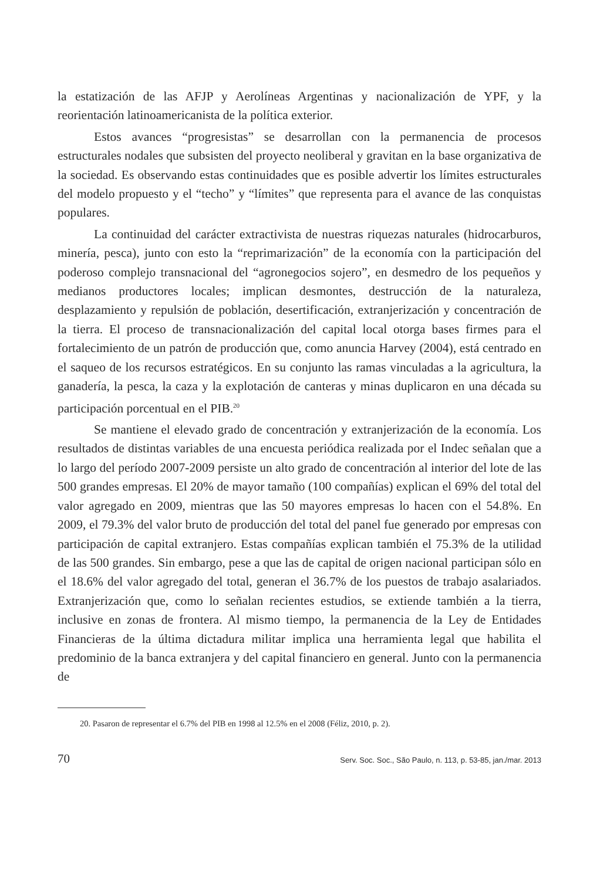la estatización de las AFJP y Aerolíneas Argentinas y nacionalización de YPF, y la reorientación latinoamericanista de la política exterior.
Estos avances “progresistas” se desarrollan con la permanencia de procesos estructurales nodales que subsisten del proyecto neoliberal y gravitan en la base organizativa de la sociedad. Es observando estas continuidades que es posible advertir los límites estructurales del modelo propuesto y el “techo” y “límites” que representa para el avance de las conquistas populares.
La continuidad del carácter extractivista de nuestras riquezas naturales (hidrocarburos, minería, pesca), junto con esto la “reprimarización” de la economía con la participación del poderoso complejo transnacional del “agronegocios sojero”, en desmedro de los pequeños y medianos productores locales; implican desmontes, destrucción de la naturaleza, desplazamiento y repulsión de población, desertificación, extranjerización y concentración de la tierra. El proceso de transnacionalización del capital local otorga bases firmes para el fortalecimiento de un patrón de producción que, como anuncia Harvey (2004), está centrado en el saqueo de los recursos estratégicos. En su conjunto las ramas vinculadas a la agricultura, la ganadería, la pesca, la caza y la explotación de canteras y minas duplicaron en una década su participación porcentual en el PIB.<sup>20</sup>
Se mantiene el elevado grado de concentración y extranjerización de la economía. Los resultados de distintas variables de una encuesta periódica realizada por el Indec señalan que a lo largo del período 2007-2009 persiste un alto grado de concentración al interior del lote de las 500 grandes empresas. El 20% de mayor tamaño (100 compañías) explican el 69% del total del valor agregado en 2009, mientras que las 50 mayores empresas lo hacen con el 54.8%. En 2009, el 79.3% del valor bruto de producción del total del panel fue generado por empresas con participación de capital extranjero. Estas compañías explican también el 75.3% de la utilidad de las 500 grandes. Sin embargo, pese a que las de capital de origen nacional participan sólo en el 18.6% del valor agregado del total, generan el 36.7% de los puestos de trabajo asalariados. Extranjerización que, como lo señalan recientes estudios, se extiende también a la tierra, inclusive en zonas de frontera. Al mismo tiempo, la permanencia de la Ley de Entidades Financieras de la última dictadura militar implica una herramienta legal que habilita el predominio de la banca extranjera y del capital financiero en general. Junto con la permanencia de
20. Pasaron de representar el 6.7% del PIB en 1998 al 12.5% en el 2008 (Féliz, 2010, p. 2).
70 Serv. Soc. Soc., São Paulo, n. 113, p. 53-85, jan./mar. 2013